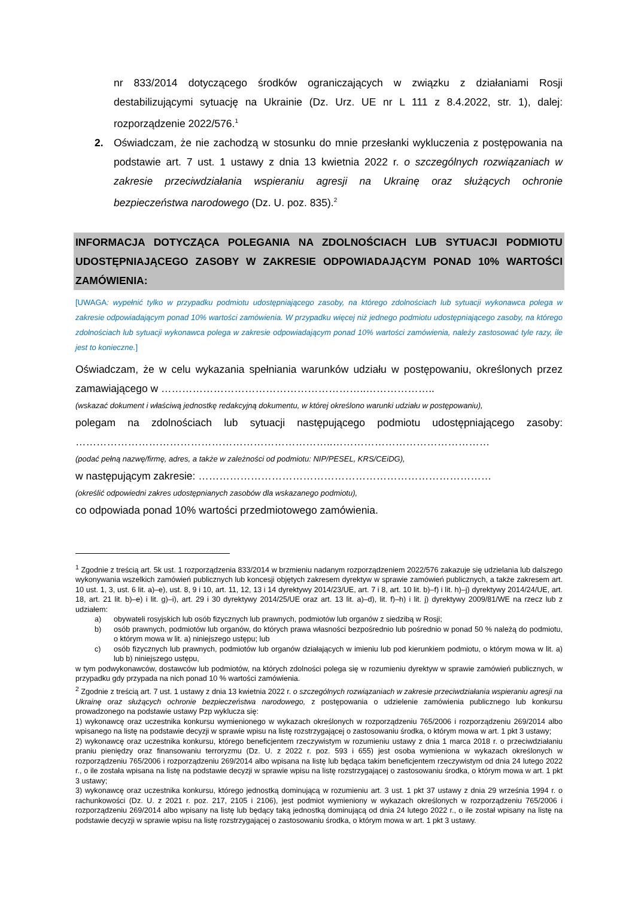nr 833/2014 dotyczącego środków ograniczających w związku z działaniami Rosji destabilizującymi sytuację na Ukrainie (Dz. Urz. UE nr L 111 z 8.4.2022, str. 1), dalej: rozporządzenie 2022/576.<sup>1</sup>
2. Oświadczam, że nie zachodzą w stosunku do mnie przesłanki wykluczenia z postępowania na podstawie art. 7 ust. 1 ustawy z dnia 13 kwietnia 2022 r. o szczególnych rozwiązaniach w zakresie przeciwdziałania wspieraniu agresji na Ukrainę oraz służących ochronie bezpieczeństwa narodowego (Dz. U. poz. 835).<sup>2</sup>
INFORMACJA DOTYCZĄCA POLEGANIA NA ZDOLNOŚCIACH LUB SYTUACJI PODMIOTU UDOSTĘPNIAJĄCEGO ZASOBY W ZAKRESIE ODPOWIADAJĄCYM PONAD 10% WARTOŚCI ZAMÓWIENIA:
[UWAGA: wypełnić tylko w przypadku podmiotu udostępniającego zasoby, na którego zdolnościach lub sytuacji wykonawca polega w zakresie odpowiadającym ponad 10% wartości zamówienia. W przypadku więcej niż jednego podmiotu udostępniającego zasoby, na którego zdolnościach lub sytuacji wykonawca polega w zakresie odpowiadającym ponad 10% wartości zamówienia, należy zastosować tyle razy, ile jest to konieczne.]
Oświadczam, że w celu wykazania spełniania warunków udziału w postępowaniu, określonych przez zamawiającego w …………………………………………………..………………..
(wskazać dokument i właściwą jednostkę redakcyjną dokumentu, w której określono warunki udziału w postępowaniu),
polegam na zdolnościach lub sytuacji następującego podmiotu udostępniającego zasoby: ………………………………………………………………..………………………………………
(podać pełną nazwę/firmę, adres, a także w zależności od podmiotu: NIP/PESEL, KRS/CEiDG),
w następującym zakresie: …………………………………………………………………………
(określić odpowiedni zakres udostępnianych zasobów dla wskazanego podmiotu),
co odpowiada ponad 10% wartości przedmiotowego zamówienia.
<sup>1</sup> Zgodnie z treścią art. 5k ust. 1 rozporządzenia 833/2014 w brzmieniu nadanym rozporządzeniem 2022/576 zakazuje się udzielania lub dalszego wykonywania wszelkich zamówień publicznych lub koncesji objętych zakresem dyrektyw w sprawie zamówień publicznych, a także zakresem art. 10 ust. 1, 3, ust. 6 lit. a)–e), ust. 8, 9 i 10, art. 11, 12, 13 i 14 dyrektywy 2014/23/UE, art. 7 i 8, art. 10 lit. b)–f) i lit. h)–j) dyrektywy 2014/24/UE, art. 18, art. 21 lit. b)–e) i lit. g)–i), art. 29 i 30 dyrektywy 2014/25/UE oraz art. 13 lit. a)–d), lit. f)–h) i lit. j) dyrektywy 2009/81/WE na rzecz lub z udziałem:
a) obywateli rosyjskich lub osób fizycznych lub prawnych, podmiotów lub organów z siedzibą w Rosji;
b) osób prawnych, podmiotów lub organów, do których prawa własności bezpośrednio lub pośrednio w ponad 50 % należą do podmiotu, o którym mowa w lit. a) niniejszego ustępu; lub
c) osób fizycznych lub prawnych, podmiotów lub organów działających w imieniu lub pod kierunkiem podmiotu, o którym mowa w lit. a) lub b) niniejszego ustępu,
w tym podwykonawców, dostawców lub podmiotów, na których zdolności polega się w rozumieniu dyrektyw w sprawie zamówień publicznych, w przypadku gdy przypada na nich ponad 10 % wartości zamówienia.
<sup>2</sup> Zgodnie z treścią art. 7 ust. 1 ustawy z dnia 13 kwietnia 2022 r. o szczególnych rozwiązaniach w zakresie przeciwdziałania wspieraniu agresji na Ukrainę oraz służących ochronie bezpieczeństwa narodowego, z postępowania o udzielenie zamówienia publicznego lub konkursu prowadzonego na podstawie ustawy Pzp wyklucza się:
1) wykonawcę oraz uczestnika konkursu wymienionego w wykazach określonych w rozporządzeniu 765/2006 i rozporządzeniu 269/2014 albo wpisanego na listę na podstawie decyzji w sprawie wpisu na listę rozstrzygającej o zastosowaniu środka, o którym mowa w art. 1 pkt 3 ustawy;
2) wykonawcę oraz uczestnika konkursu, którego beneficjentem rzeczywistym w rozumieniu ustawy z dnia 1 marca 2018 r. o przeciwdziałaniu praniu pieniędzy oraz finansowaniu terroryzmu (Dz. U. z 2022 r. poz. 593 i 655) jest osoba wymieniona w wykazach określonych w rozporządzeniu 765/2006 i rozporządzeniu 269/2014 albo wpisana na listę lub będąca takim beneficjentem rzeczywistym od dnia 24 lutego 2022 r., o ile została wpisana na listę na podstawie decyzji w sprawie wpisu na listę rozstrzygającej o zastosowaniu środka, o którym mowa w art. 1 pkt 3 ustawy;
3) wykonawcę oraz uczestnika konkursu, którego jednostką dominującą w rozumieniu art. 3 ust. 1 pkt 37 ustawy z dnia 29 września 1994 r. o rachunkowości (Dz. U. z 2021 r. poz. 217, 2105 i 2106), jest podmiot wymieniony w wykazach określonych w rozporządzeniu 765/2006 i rozporządzeniu 269/2014 albo wpisany na listę lub będący taką jednostką dominującą od dnia 24 lutego 2022 r., o ile został wpisany na listę na podstawie decyzji w sprawie wpisu na listę rozstrzygającej o zastosowaniu środka, o którym mowa w art. 1 pkt 3 ustawy.